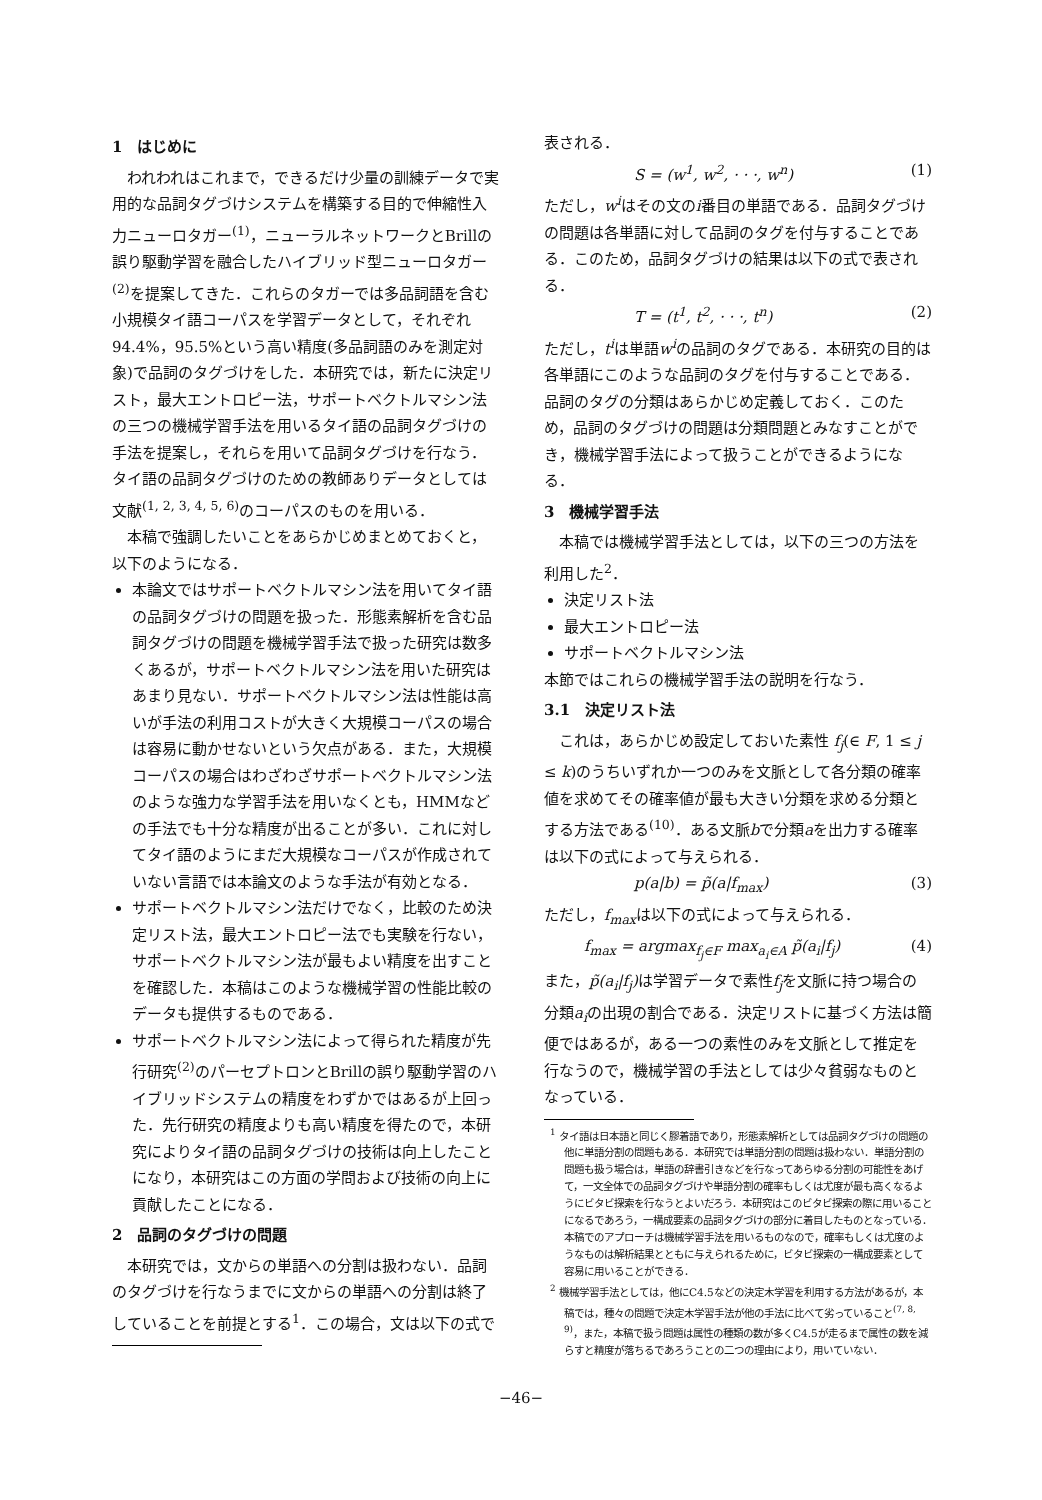1　はじめに
われわれはこれまで，できるだけ少量の訓練データで実用的な品詞タグづけシステムを構築する目的で伸縮性入力ニューロタガー<sup>(1)</sup>，ニューラルネットワークとBrillの誤り駆動学習を融合したハイブリッド型ニューロタガー<sup>(2)</sup>を提案してきた．これらのタガーでは多品詞語を含む小規模タイ語コーパスを学習データとして，それぞれ94.4%，95.5%という高い精度(多品詞語のみを測定対象)で品詞のタグづけをした．本研究では，新たに決定リスト，最大エントロピー法，サポートベクトルマシン法の三つの機械学習手法を用いるタイ語の品詞タグづけの手法を提案し，それらを用いて品詞タグづけを行なう．タイ語の品詞タグづけのための教師ありデータとしては文献<sup>(1, 2, 3, 4, 5, 6)</sup>のコーパスのものを用いる．
本稿で強調したいことをあらかじめまとめておくと，以下のようになる．
本論文ではサポートベクトルマシン法を用いてタイ語の品詞タグづけの問題を扱った．形態素解析を含む品詞タグづけの問題を機械学習手法で扱った研究は数多くあるが，サポートベクトルマシン法を用いた研究はあまり見ない．サポートベクトルマシン法は性能は高いが手法の利用コストが大きく大規模コーパスの場合は容易に動かせないという欠点がある．また，大規模コーパスの場合はわざわざサポートベクトルマシン法のような強力な学習手法を用いなくとも，HMMなどの手法でも十分な精度が出ることが多い．これに対してタイ語のようにまだ大規模なコーパスが作成されていない言語では本論文のような手法が有効となる．
サポートベクトルマシン法だけでなく，比較のため決定リスト法，最大エントロピー法でも実験を行ない，サポートベクトルマシン法が最もよい精度を出すことを確認した．本稿はこのような機械学習の性能比較のデータも提供するものである．
サポートベクトルマシン法によって得られた精度が先行研究<sup>(2)</sup>のパーセプトロンとBrillの誤り駆動学習のハイブリッドシステムの精度をわずかではあるが上回った．先行研究の精度よりも高い精度を得たので，本研究によりタイ語の品詞タグづけの技術は向上したことになり，本研究はこの方面の学問および技術の向上に貢献したことになる．
2　品詞のタグづけの問題
本研究では，文からの単語への分割は扱わない．品詞のタグづけを行なうまでに文からの単語への分割は終了していることを前提とする<sup>1</sup>．この場合，文は以下の式で
表される．
S = (w<sup>1</sup>, w<sup>2</sup>, · · ·, w<sup>n</sup>) (1)
ただし，w<sup>i</sup>はその文のi番目の単語である．品詞タグづけの問題は各単語に対して品詞のタグを付与することである．このため，品詞タグづけの結果は以下の式で表される．
T = (t<sup>1</sup>, t<sup>2</sup>, · · ·, t<sup>n</sup>) (2)
ただし，t<sup>i</sup>は単語w<sup>i</sup>の品詞のタグである．本研究の目的は各単語にこのような品詞のタグを付与することである．品詞のタグの分類はあらかじめ定義しておく．このため，品詞のタグづけの問題は分類問題とみなすことができ，機械学習手法によって扱うことができるようになる．
3　機械学習手法
本稿では機械学習手法としては，以下の三つの方法を利用した<sup>2</sup>．
決定リスト法
最大エントロピー法
サポートベクトルマシン法
本節ではこれらの機械学習手法の説明を行なう．
3.1　決定リスト法
これは，あらかじめ設定しておいた素性 f<sub>j</sub>(∈ F, 1 ≤ j ≤ k)のうちいずれか一つのみを文脈として各分類の確率値を求めてその確率値が最も大きい分類を求める分類とする方法である<sup>(10)</sup>．ある文脈bで分類aを出力する確率は以下の式によって与えられる．
p(a|b) = p̃(a|f<sub>max</sub>) (3)
ただし，f<sub>max</sub>は以下の式によって与えられる．
f<sub>max</sub> = argmax<sub>f<sub>j</sub>∈F</sub> max<sub>a<sub>i</sub>∈A</sub> p̃(a<sub>i</sub>|f<sub>j</sub>) (4)
また，p̃(a<sub>i</sub>|f<sub>j</sub>) は学習データで素性f<sub>j</sub>を文脈に持つ場合の分類a<sub>i</sub>の出現の割合である．決定リストに基づく方法は簡便ではあるが，ある一つの素性のみを文脈として推定を行なうので，機械学習の手法としては少々貧弱なものとなっている．
<sup>1</sup> タイ語は日本語と同じく膠着語であり，形態素解析としては品詞タグづけの問題の他に単語分割の問題もある．本研究では単語分割の問題は扱わない．単語分割の問題も扱う場合は，単語の辞書引きなどを行なってあらゆる分割の可能性をあげて，一文全体での品詞タグづけや単語分割の確率もしくは尤度が最も高くなるようにビタビ探索を行なうとよいだろう．本研究はこのビタビ探索の際に用いることになるであろう，一構成要素の品詞タグづけの部分に着目したものとなっている．本稿でのアプローチは機械学習手法を用いるものなので，確率もしくは尤度のようなものは解析結果とともに与えられるために，ビタビ探索の一構成要素として容易に用いることができる．
<sup>2</sup> 機械学習手法としては，他にC4.5などの決定木学習を利用する方法があるが，本稿では，種々の問題で決定木学習手法が他の手法に比べて劣っていること<sup>(7, 8, 9)</sup>，また，本稿で扱う問題は属性の種類の数が多くC4.5が走るまで属性の数を減らすと精度が落ちるであろうことの二つの理由により，用いていない．
−46−